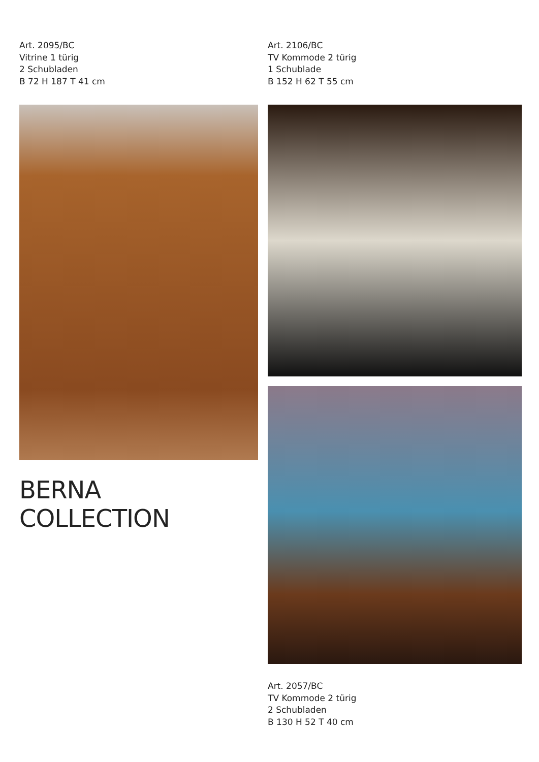Art. 2095/BC
Vitrine 1 türig
2 Schubladen
B 72 H 187 T 41 cm
BERNA COLLECTION
Art. 2106/BC
TV Kommode 2 türig
1 Schublade
B 152 H 62 T 55 cm
Art. 2057/BC
TV Kommode 2 türig
2 Schubladen
B 130 H 52 T 40 cm